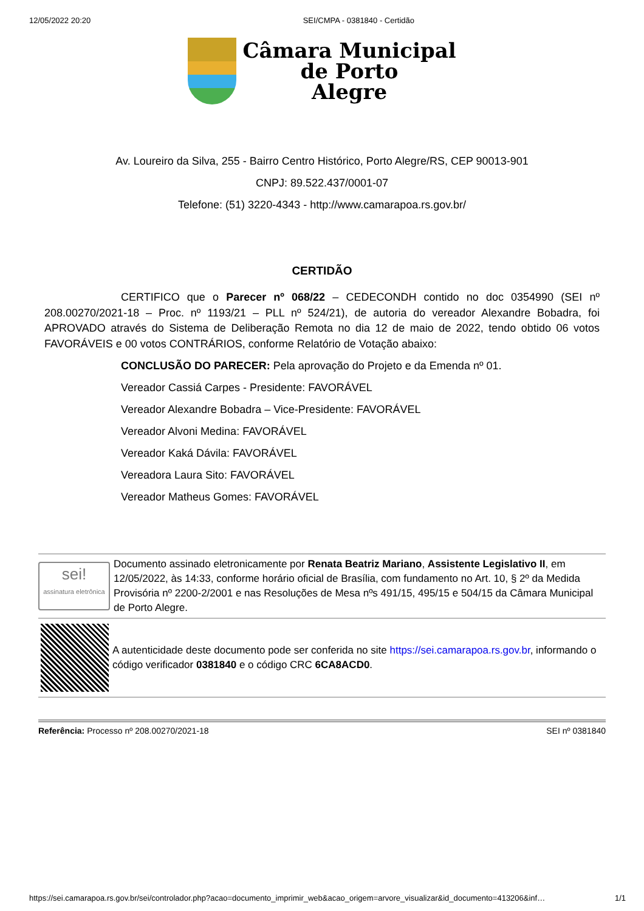12/05/2022 20:20 SEI/CMPA - 0381840 - Certidão
Câmara Municipal
de Porto
Alegre
Av. Loureiro da Silva, 255 - Bairro Centro Histórico, Porto Alegre/RS, CEP 90013-901
CNPJ: 89.522.437/0001-07
Telefone: (51) 3220-4343 - http://www.camarapoa.rs.gov.br/
CERTIDÃO
CERTIFICO que o Parecer nº 068/22 – CEDECONDH contido no doc 0354990 (SEI nº 208.00270/2021-18 – Proc. nº 1193/21 – PLL nº 524/21), de autoria do vereador Alexandre Bobadra, foi APROVADO através do Sistema de Deliberação Remota no dia 12 de maio de 2022, tendo obtido 06 votos FAVORÁVEIS e 00 votos CONTRÁRIOS, conforme Relatório de Votação abaixo:
CONCLUSÃO DO PARECER: Pela aprovação do Projeto e da Emenda nº 01.
Vereador Cassiá Carpes - Presidente: FAVORÁVEL
Vereador Alexandre Bobadra – Vice-Presidente: FAVORÁVEL
Vereador Alvoni Medina: FAVORÁVEL
Vereador Kaká Dávila: FAVORÁVEL
Vereadora Laura Sito: FAVORÁVEL
Vereador Matheus Gomes: FAVORÁVEL
sei!
assinatura eletrônica
Documento assinado eletronicamente por Renata Beatriz Mariano, Assistente Legislativo II, em 12/05/2022, às 14:33, conforme horário oficial de Brasília, com fundamento no Art. 10, § 2º da Medida Provisória nº 2200-2/2001 e nas Resoluções de Mesa nºs 491/15, 495/15 e 504/15 da Câmara Municipal de Porto Alegre.
A autenticidade deste documento pode ser conferida no site https://sei.camarapoa.rs.gov.br, informando o código verificador 0381840 e o código CRC 6CA8ACD0.
Referência: Processo nº 208.00270/2021-18 SEI nº 0381840
https://sei.camarapoa.rs.gov.br/sei/controlador.php?acao=documento_imprimir_web&acao_origem=arvore_visualizar&id_documento=413206&inf… 1/1